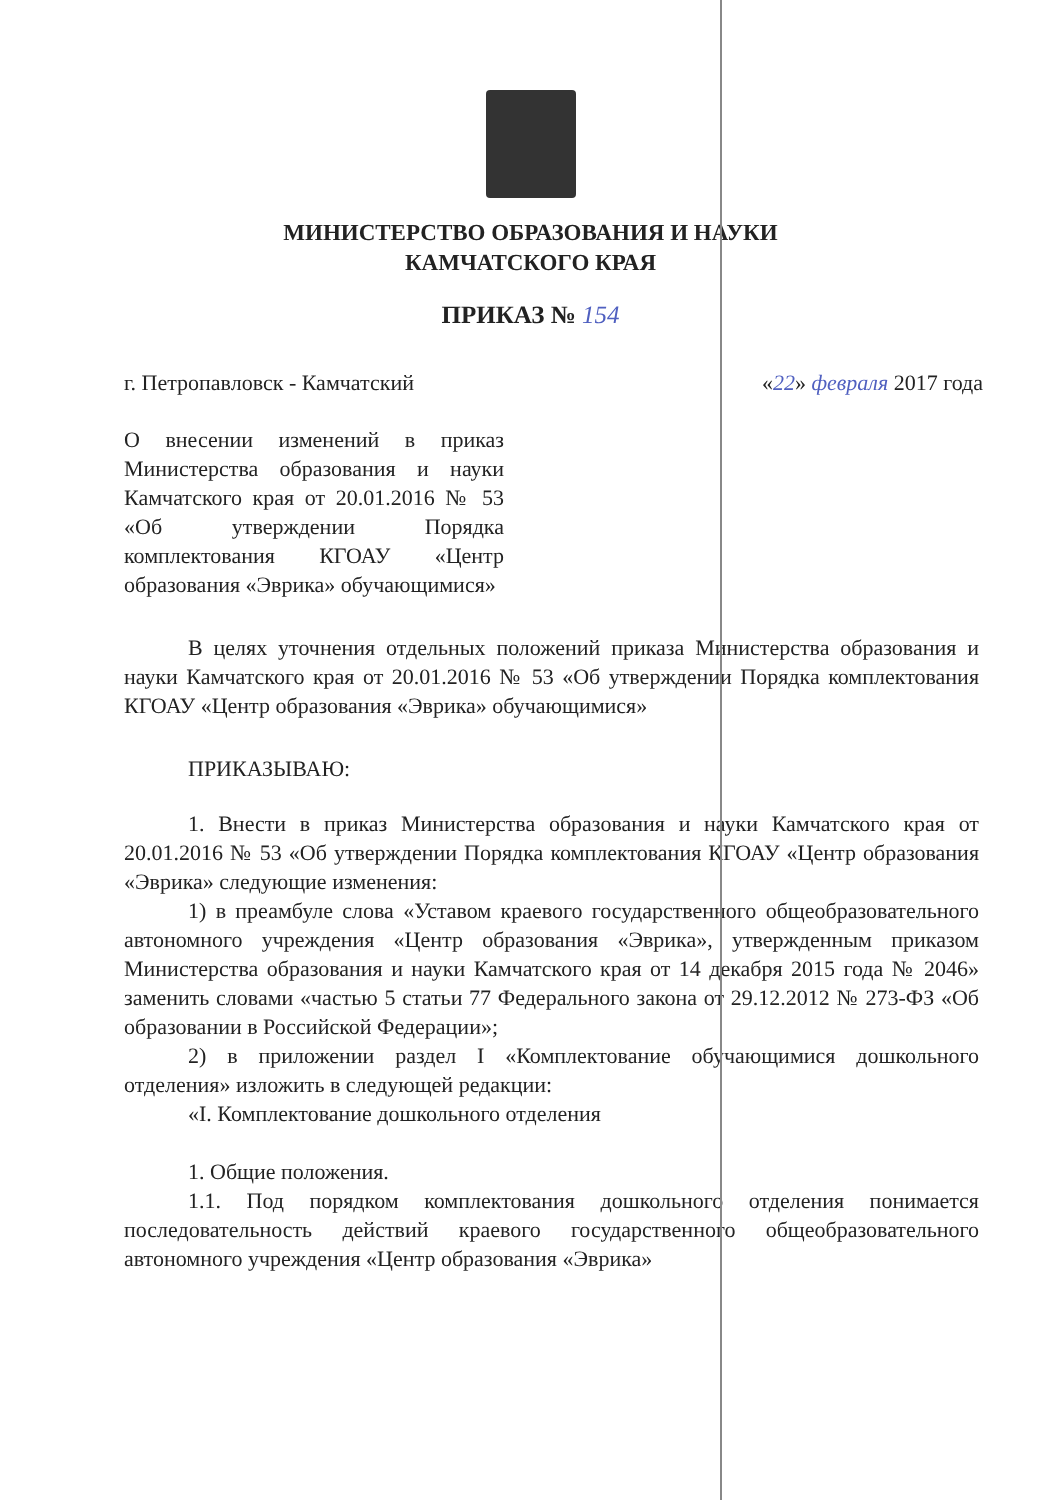МИНИСТЕРСТВО ОБРАЗОВАНИЯ И НАУКИ
КАМЧАТСКОГО КРАЯ
ПРИКАЗ № 154
г. Петропавловск - Камчатский «22» февраля 2017 года
О внесении изменений в приказ Министерства образования и науки Камчатского края от 20.01.2016 № 53 «Об утверждении Порядка комплектования КГОАУ «Центр образования «Эврика» обучающимися»
В целях уточнения отдельных положений приказа Министерства образования и науки Камчатского края от 20.01.2016 № 53 «Об утверждении Порядка комплектования КГОАУ «Центр образования «Эврика» обучающимися»
ПРИКАЗЫВАЮ:
1. Внести в приказ Министерства образования и науки Камчатского края от 20.01.2016 № 53 «Об утверждении Порядка комплектования КГОАУ «Центр образования «Эврика» следующие изменения:
1) в преамбуле слова «Уставом краевого государственного общеобразовательного автономного учреждения «Центр образования «Эврика», утвержденным приказом Министерства образования и науки Камчатского края от 14 декабря 2015 года № 2046» заменить словами «частью 5 статьи 77 Федерального закона от 29.12.2012 № 273-ФЗ «Об образовании в Российской Федерации»;
2) в приложении раздел I «Комплектование обучающимися дошкольного отделения» изложить в следующей редакции:
«I. Комплектование дошкольного отделения
1. Общие положения.
1.1. Под порядком комплектования дошкольного отделения понимается последовательность действий краевого государственного общеобразовательного автономного учреждения «Центр образования «Эврика»